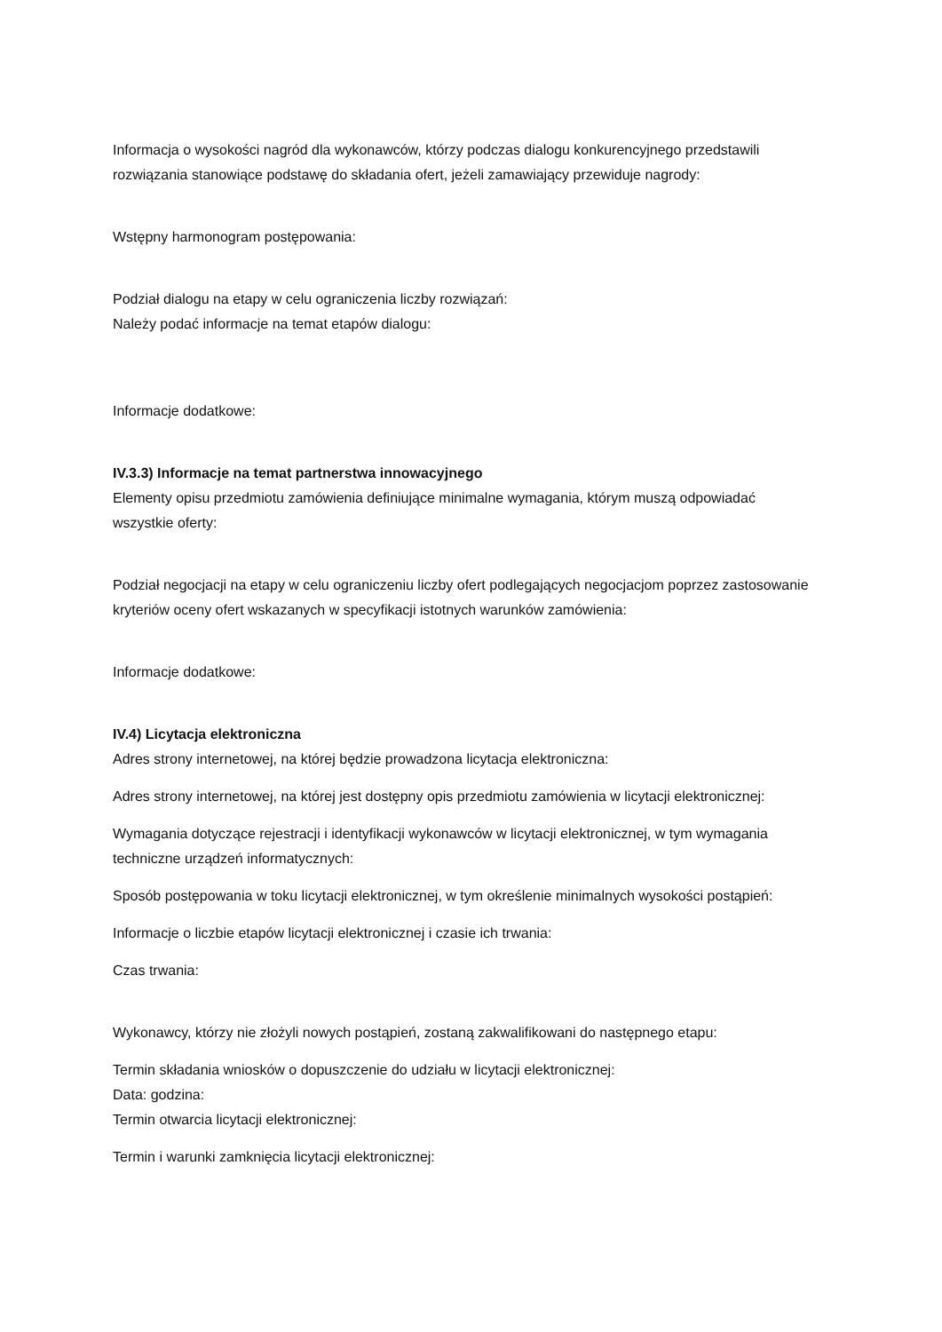Informacja o wysokości nagród dla wykonawców, którzy podczas dialogu konkurencyjnego przedstawili rozwiązania stanowiące podstawę do składania ofert, jeżeli zamawiający przewiduje nagrody:
Wstępny harmonogram postępowania:
Podział dialogu na etapy w celu ograniczenia liczby rozwiązań:
Należy podać informacje na temat etapów dialogu:
Informacje dodatkowe:
IV.3.3) Informacje na temat partnerstwa innowacyjnego
Elementy opisu przedmiotu zamówienia definiujące minimalne wymagania, którym muszą odpowiadać wszystkie oferty:
Podział negocjacji na etapy w celu ograniczeniu liczby ofert podlegających negocjacjom poprzez zastosowanie kryteriów oceny ofert wskazanych w specyfikacji istotnych warunków zamówienia:
Informacje dodatkowe:
IV.4) Licytacja elektroniczna
Adres strony internetowej, na której będzie prowadzona licytacja elektroniczna:
Adres strony internetowej, na której jest dostępny opis przedmiotu zamówienia w licytacji elektronicznej:
Wymagania dotyczące rejestracji i identyfikacji wykonawców w licytacji elektronicznej, w tym wymagania techniczne urządzeń informatycznych:
Sposób postępowania w toku licytacji elektronicznej, w tym określenie minimalnych wysokości postąpień:
Informacje o liczbie etapów licytacji elektronicznej i czasie ich trwania:
Czas trwania:
Wykonawcy, którzy nie złożyli nowych postąpień, zostaną zakwalifikowani do następnego etapu:
Termin składania wniosków o dopuszczenie do udziału w licytacji elektronicznej:
Data: godzina:
Termin otwarcia licytacji elektronicznej:
Termin i warunki zamknięcia licytacji elektronicznej: